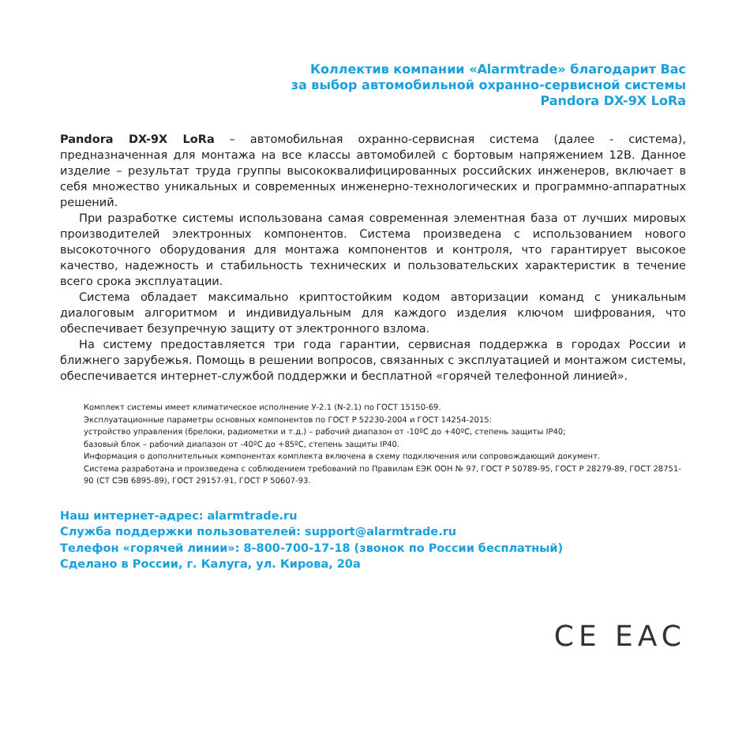Коллектив компании «Alarmtrade» благодарит Вас
за выбор автомобильной охранно-сервисной системы
Pandora DX-9X LoRa
Pandora DX-9X LoRa – автомобильная охранно-сервисная система (далее - система), предназначенная для монтажа на все классы автомобилей с бортовым напряжением 12В. Данное изделие – результат труда группы высококвалифицированных российских инженеров, включает в себя множество уникальных и современных инженерно-технологических и программно-аппаратных решений.
При разработке системы использована самая современная элементная база от лучших мировых производителей электронных компонентов. Система произведена с использованием нового высокоточного оборудования для монтажа компонентов и контроля, что гарантирует высокое качество, надежность и стабильность технических и пользовательских характеристик в течение всего срока эксплуатации.
Система обладает максимально криптостойким кодом авторизации команд с уникальным диалоговым алгоритмом и индивидуальным для каждого изделия ключом шифрования, что обеспечивает безупречную защиту от электронного взлома.
На систему предоставляется три года гарантии, сервисная поддержка в городах России и ближнего зарубежья. Помощь в решении вопросов, связанных с эксплуатацией и монтажом системы, обеспечивается интернет-службой поддержки и бесплатной «горячей телефонной линией».
Комплект системы имеет климатическое исполнение У-2.1 (N-2.1) по ГОСТ 15150-69.
Эксплуатационные параметры основных компонентов по ГОСТ Р 52230-2004 и ГОСТ 14254-2015:
устройство управления (брелоки, радиометки и т.д.) – рабочий диапазон от -10ºС до +40ºС, степень защиты IP40;
базовый блок – рабочий диапазон от -40ºС до +85ºС, степень защиты IP40.
Информация о дополнительных компонентах комплекта включена в схему подключения или сопровождающий документ.
Система разработана и произведена с соблюдением требований по Правилам ЕЭК ООН № 97, ГОСТ Р 50789-95, ГОСТ Р 28279-89, ГОСТ 28751-90 (СТ СЭВ 6895-89), ГОСТ 29157-91, ГОСТ Р 50607-93.
Наш интернет-адрес: alarmtrade.ru
Служба поддержки пользователей: support@alarmtrade.ru
Телефон «горячей линии»: 8-800-700-17-18 (звонок по России бесплатный)
Сделано в России, г. Калуга, ул. Кирова, 20а
CE EAC